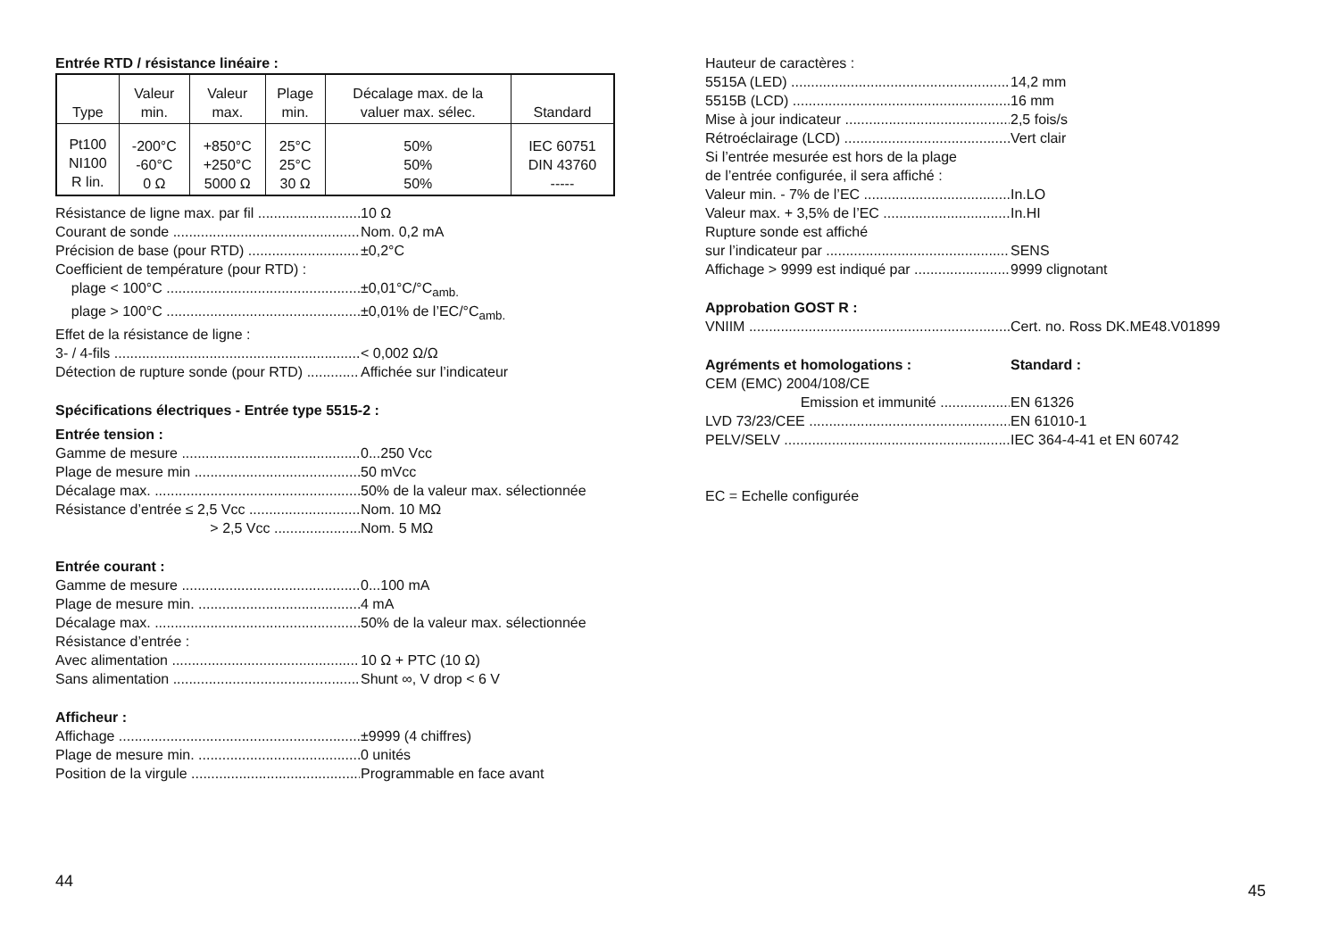Entrée RTD / résistance linéaire :
| Type | Valeur min. | Valeur max. | Plage min. | Décalage max. de la valuer max. sélec. | Standard |
| --- | --- | --- | --- | --- | --- |
| Pt100 NI100 R lin. | -200°C -60°C 0 Ω | +850°C +250°C 5000 Ω | 25°C 25°C 30 Ω | 50% 50% 50% | IEC 60751 DIN 43760 ----- |
Résistance de ligne max. par fil 10 Ω
Courant de sonde Nom. 0,2 mA
Précision de base (pour RTD) ±0,2°C
Coefficient de température (pour RTD) :
plage < 100°C ±0,01°C/°C<sub>amb.</sub>
plage > 100°C ±0,01% de l’EC/°C<sub>amb.</sub>
Effet de la résistance de ligne :
3- / 4-fils < 0,002 Ω/Ω
Détection de rupture sonde (pour RTD) Affichée sur l’indicateur
Spécifications électriques - Entrée type 5515-2 :
Entrée tension :
Gamme de mesure 0...250 Vcc
Plage de mesure min 50 mVcc
Décalage max. 50% de la valeur max. sélectionnée
Résistance d’entrée ≤ 2,5 Vcc Nom. 10 MΩ
> 2,5 Vcc Nom. 5 MΩ
Entrée courant :
Gamme de mesure 0...100 mA
Plage de mesure min. 4 mA
Décalage max. 50% de la valeur max. sélectionnée
Résistance d’entrée :
Avec alimentation 10 Ω + PTC (10 Ω)
Sans alimentation Shunt ∞, V drop < 6 V
Afficheur :
Affichage ±9999 (4 chiffres)
Plage de mesure min. 0 unités
Position de la virgule Programmable en face avant
44
Hauteur de caractères :
5515A (LED) 14,2 mm
5515B (LCD) 16 mm
Mise à jour indicateur 2,5 fois/s
Rétroéclairage (LCD) Vert clair
Si l’entrée mesurée est hors de la plage
de l’entrée configurée, il sera affiché :
Valeur min. - 7% de l’EC In.LO
Valeur max. + 3,5% de l’EC In.HI
Rupture sonde est affiché
sur l’indicateur par SENS
Affichage > 9999 est indiqué par 9999 clignotant
Approbation GOST R :
VNIIM Cert. no. Ross DK.ME48.V01899
Agréments et homologations : Standard :
CEM (EMC) 2004/108/CE
Emission et immunité EN 61326
LVD 73/23/CEE EN 61010-1
PELV/SELV IEC 364-4-41 et EN 60742
EC = Echelle configurée
45